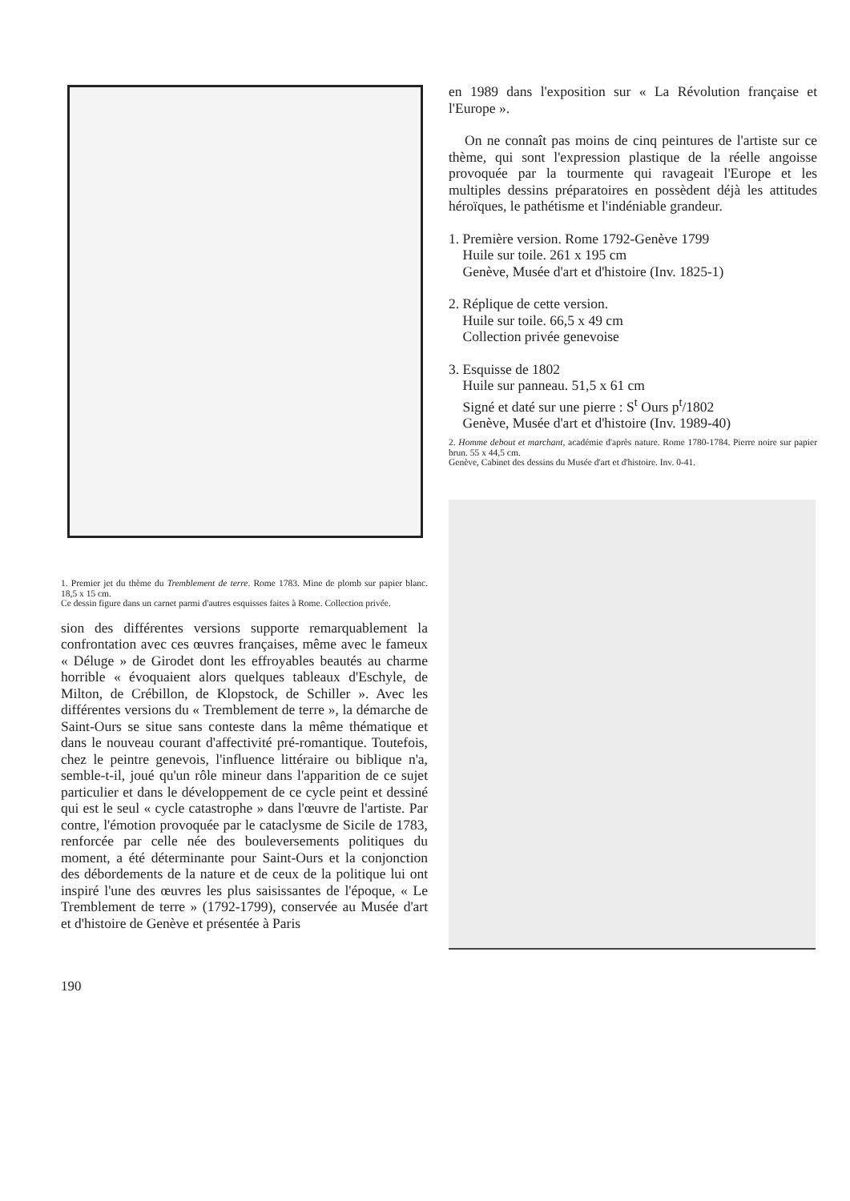1. Premier jet du thème du Tremblement de terre. Rome 1783. Mine de plomb sur papier blanc. 18,5 x 15 cm.
Ce dessin figure dans un carnet parmi d'autres esquisses faites à Rome. Collection privée.
sion des différentes versions supporte remarquablement la confrontation avec ces œuvres françaises, même avec le fameux « Déluge » de Girodet dont les effroyables beautés au charme horrible « évoquaient alors quelques tableaux d'Eschyle, de Milton, de Crébillon, de Klopstock, de Schiller ». Avec les différentes versions du « Tremblement de terre », la démarche de Saint-Ours se situe sans conteste dans la même thématique et dans le nouveau courant d'affectivité pré-romantique. Toutefois, chez le peintre genevois, l'influence littéraire ou biblique n'a, semble-t-il, joué qu'un rôle mineur dans l'apparition de ce sujet particulier et dans le développement de ce cycle peint et dessiné qui est le seul « cycle catastrophe » dans l'œuvre de l'artiste. Par contre, l'émotion provoquée par le cataclysme de Sicile de 1783, renforcée par celle née des bouleversements politiques du moment, a été déterminante pour Saint-Ours et la conjonction des débordements de la nature et de ceux de la politique lui ont inspiré l'une des œuvres les plus saisissantes de l'époque, « Le Tremblement de terre » (1792-1799), conservée au Musée d'art et d'histoire de Genève et présentée à Paris
en 1989 dans l'exposition sur « La Révolution française et l'Europe ».
On ne connaît pas moins de cinq peintures de l'artiste sur ce thème, qui sont l'expression plastique de la réelle angoisse provoquée par la tourmente qui ravageait l'Europe et les multiples dessins préparatoires en possèdent déjà les attitudes héroïques, le pathétisme et l'indéniable grandeur.
1. Première version. Rome 1792-Genève 1799
Huile sur toile. 261 x 195 cm
Genève, Musée d'art et d'histoire (Inv. 1825-1)
2. Réplique de cette version.
Huile sur toile. 66,5 x 49 cm
Collection privée genevoise
3. Esquisse de 1802
Huile sur panneau. 51,5 x 61 cm
Signé et daté sur une pierre : S<sup>t</sup> Ours p<sup>t</sup>/1802
Genève, Musée d'art et d'histoire (Inv. 1989-40)
2. Homme debout et marchant, académie d'après nature. Rome 1780-1784. Pierre noire sur papier brun. 55 x 44,5 cm.
Genève, Cabinet des dessins du Musée d'art et d'histoire. Inv. 0-41.
190